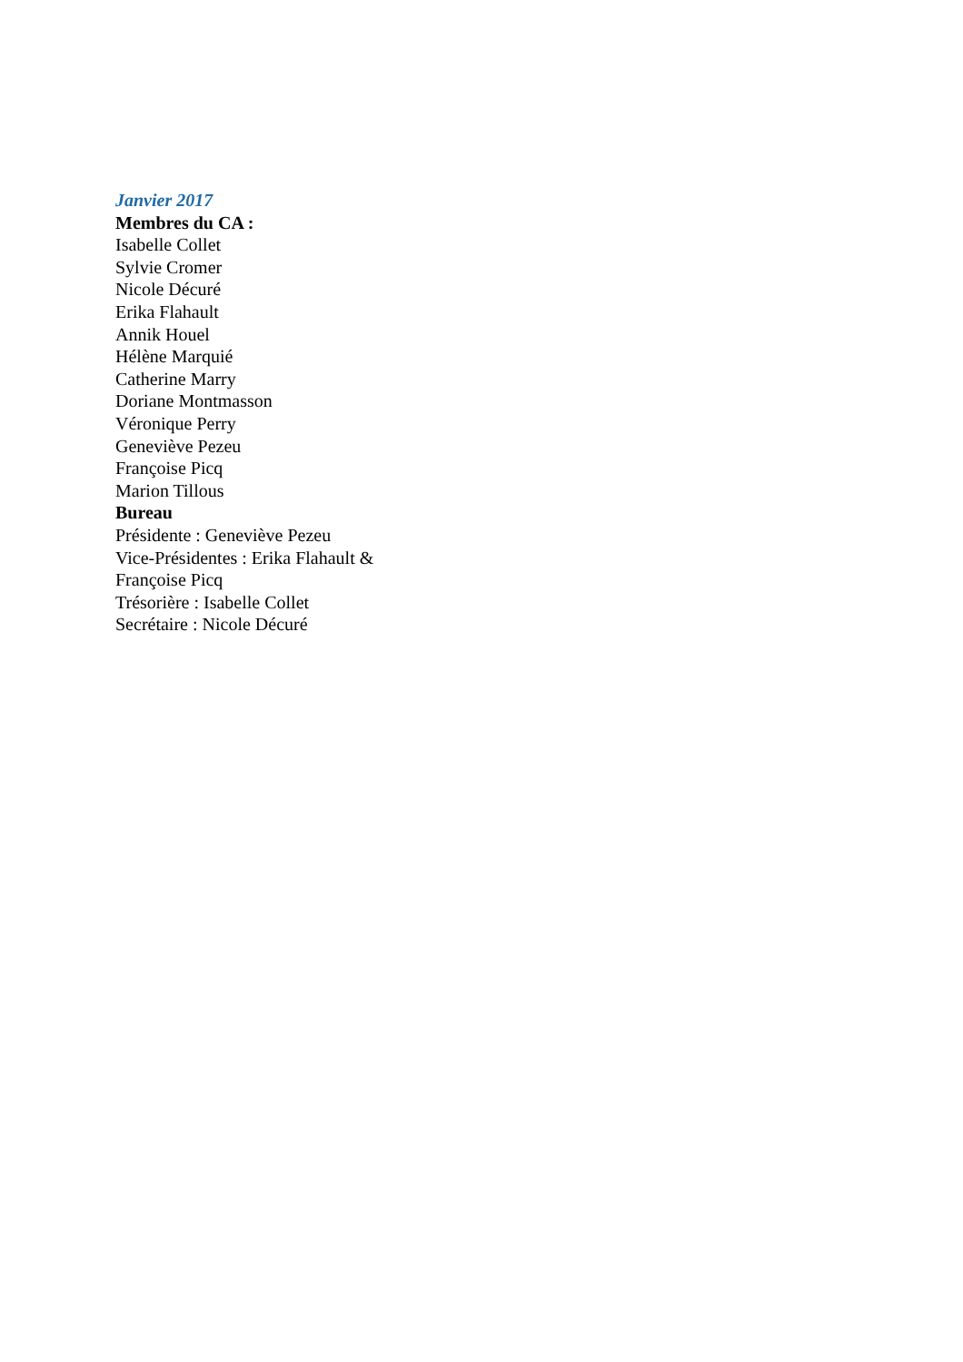Janvier 2017
Membres du CA :
Isabelle Collet
Sylvie Cromer
Nicole Décuré
Erika Flahault
Annik Houel
Hélène Marquié
Catherine Marry
Doriane Montmasson
Véronique Perry
Geneviève Pezeu
Françoise Picq
Marion Tillous
Bureau
Présidente : Geneviève Pezeu
Vice-Présidentes : Erika Flahault & Françoise Picq
Trésorière : Isabelle Collet
Secrétaire : Nicole Décuré